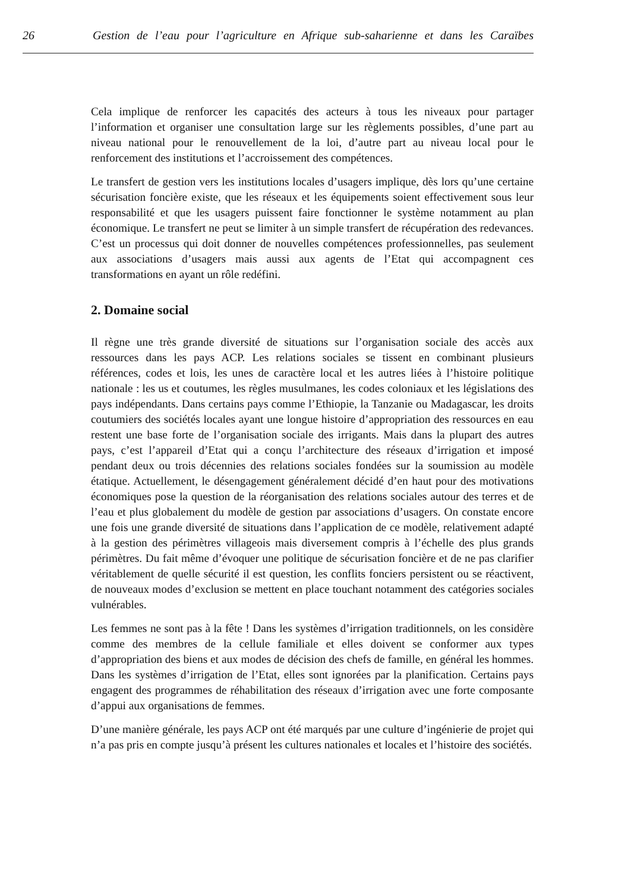26 Gestion de l’eau pour l’agriculture en Afrique sub-saharienne et dans les Caraïbes
Cela implique de renforcer les capacités des acteurs à tous les niveaux pour partager l’information et organiser une consultation large sur les règlements possibles, d’une part au niveau national pour le renouvellement de la loi, d’autre part au niveau local pour le renforcement des institutions et l’accroissement des compétences.
Le transfert de gestion vers les institutions locales d’usagers implique, dès lors qu’une certaine sécurisation foncière existe, que les réseaux et les équipements soient effectivement sous leur responsabilité et que les usagers puissent faire fonctionner le système notamment au plan économique. Le transfert ne peut se limiter à un simple transfert de récupération des redevances. C’est un processus qui doit donner de nouvelles compétences professionnelles, pas seulement aux associations d’usagers mais aussi aux agents de l’Etat qui accompagnent ces transformations en ayant un rôle redéfini.
2. Domaine social
Il règne une très grande diversité de situations sur l’organisation sociale des accès aux ressources dans les pays ACP. Les relations sociales se tissent en combinant plusieurs références, codes et lois, les unes de caractère local et les autres liées à l’histoire politique nationale : les us et coutumes, les règles musulmanes, les codes coloniaux et les législations des pays indépendants. Dans certains pays comme l’Ethiopie, la Tanzanie ou Madagascar, les droits coutumiers des sociétés locales ayant une longue histoire d’appropriation des ressources en eau restent une base forte de l’organisation sociale des irrigants. Mais dans la plupart des autres pays, c’est l’appareil d’Etat qui a conçu l’architecture des réseaux d’irrigation et imposé pendant deux ou trois décennies des relations sociales fondées sur la soumission au modèle étatique. Actuellement, le désengagement généralement décidé d’en haut pour des motivations économiques pose la question de la réorganisation des relations sociales autour des terres et de l’eau et plus globalement du modèle de gestion par associations d’usagers. On constate encore une fois une grande diversité de situations dans l’application de ce modèle, relativement adapté à la gestion des périmètres villageois mais diversement compris à l’échelle des plus grands périmètres. Du fait même d’évoquer une politique de sécurisation foncière et de ne pas clarifier véritablement de quelle sécurité il est question, les conflits fonciers persistent ou se réactivent, de nouveaux modes d’exclusion se mettent en place touchant notamment des catégories sociales vulnérables.
Les femmes ne sont pas à la fête ! Dans les systèmes d’irrigation traditionnels, on les considère comme des membres de la cellule familiale et elles doivent se conformer aux types d’appropriation des biens et aux modes de décision des chefs de famille, en général les hommes. Dans les systèmes d’irrigation de l’Etat, elles sont ignorées par la planification. Certains pays engagent des programmes de réhabilitation des réseaux d’irrigation avec une forte composante d’appui aux organisations de femmes.
D’une manière générale, les pays ACP ont été marqués par une culture d’ingénierie de projet qui n’a pas pris en compte jusqu’à présent les cultures nationales et locales et l’histoire des sociétés.